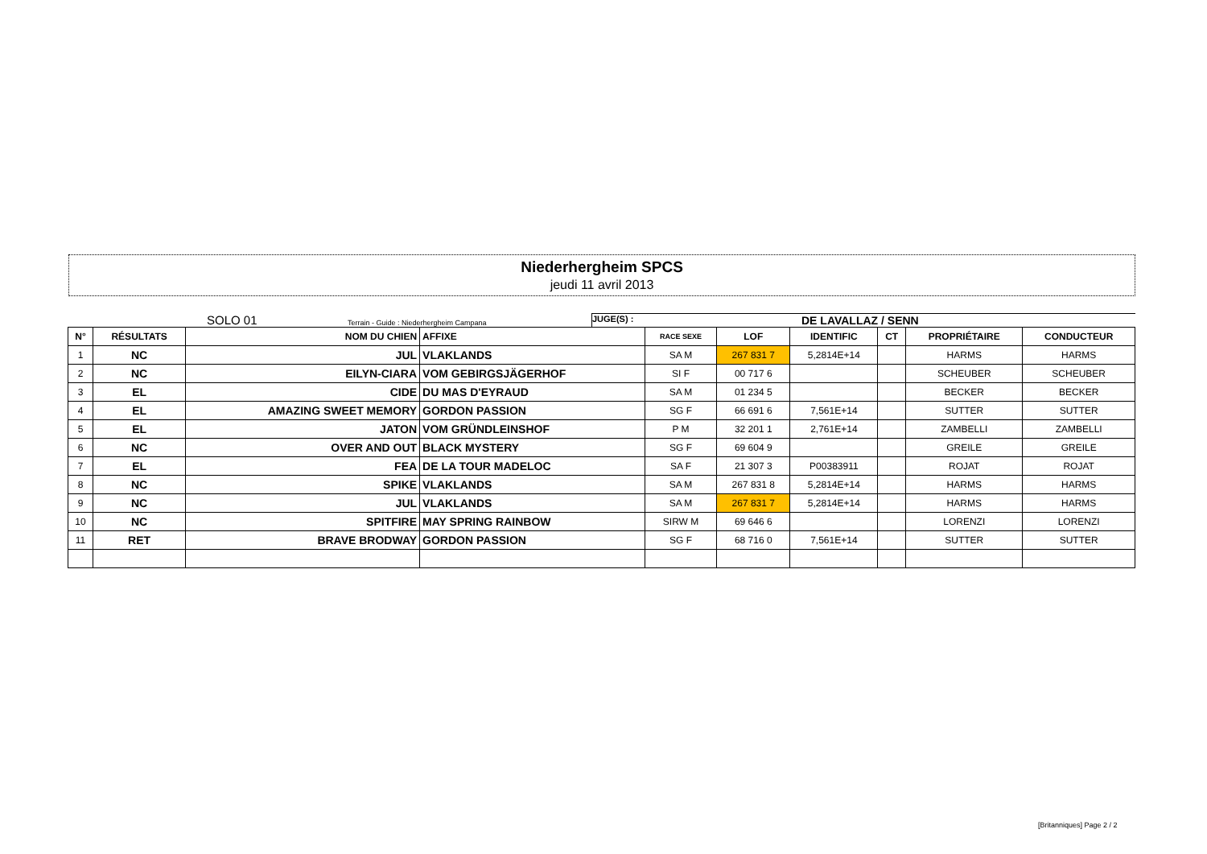Niederhergheim SPCS
jeudi 11 avril 2013
SOLO 01 Terrain - Guide : Niederhergheim Campana JUGE(S) : DE LAVALLAZ / SENN
| N° | RÉSULTATS | NOM DU CHIEN | AFFIXE | RACE SEXE | LOF | IDENTIFIC | CT | PROPRIÉTAIRE | CONDUCTEUR |
| --- | --- | --- | --- | --- | --- | --- | --- | --- | --- |
| 1 | NC | JUL | VLAKLANDS | SA M | 267 831 7 | 5,2814E+14 | | HARMS | HARMS |
| 2 | NC | EILYN-CIARA | VOM GEBIRGSJÄGERHOF | SI F | 00 717 6 | | | SCHEUBER | SCHEUBER |
| 3 | EL | CIDE | DU MAS D'EYRAUD | SA M | 01 234 5 | | | BECKER | BECKER |
| 4 | EL | AMAZING SWEET MEMORY | GORDON PASSION | SG F | 66 691 6 | 7,561E+14 | | SUTTER | SUTTER |
| 5 | EL | JATON | VOM GRÜNDLEINSHOF | P M | 32 201 1 | 2,761E+14 | | ZAMBELLI | ZAMBELLI |
| 6 | NC | OVER AND OUT | BLACK MYSTERY | SG F | 69 604 9 | | | GREILE | GREILE |
| 7 | EL | FEA | DE LA TOUR MADELOC | SA F | 21 307 3 | P00383911 | | ROJAT | ROJAT |
| 8 | NC | SPIKE | VLAKLANDS | SA M | 267 831 8 | 5,2814E+14 | | HARMS | HARMS |
| 9 | NC | JUL | VLAKLANDS | SA M | 267 831 7 | 5,2814E+14 | | HARMS | HARMS |
| 10 | NC | SPITFIRE | MAY SPRING RAINBOW | SIRW M | 69 646 6 | | | LORENZI | LORENZI |
| 11 | RET | BRAVE BRODWAY | GORDON PASSION | SG F | 68 716 0 | 7,561E+14 | | SUTTER | SUTTER |
[Britanniques] Page 2 / 2